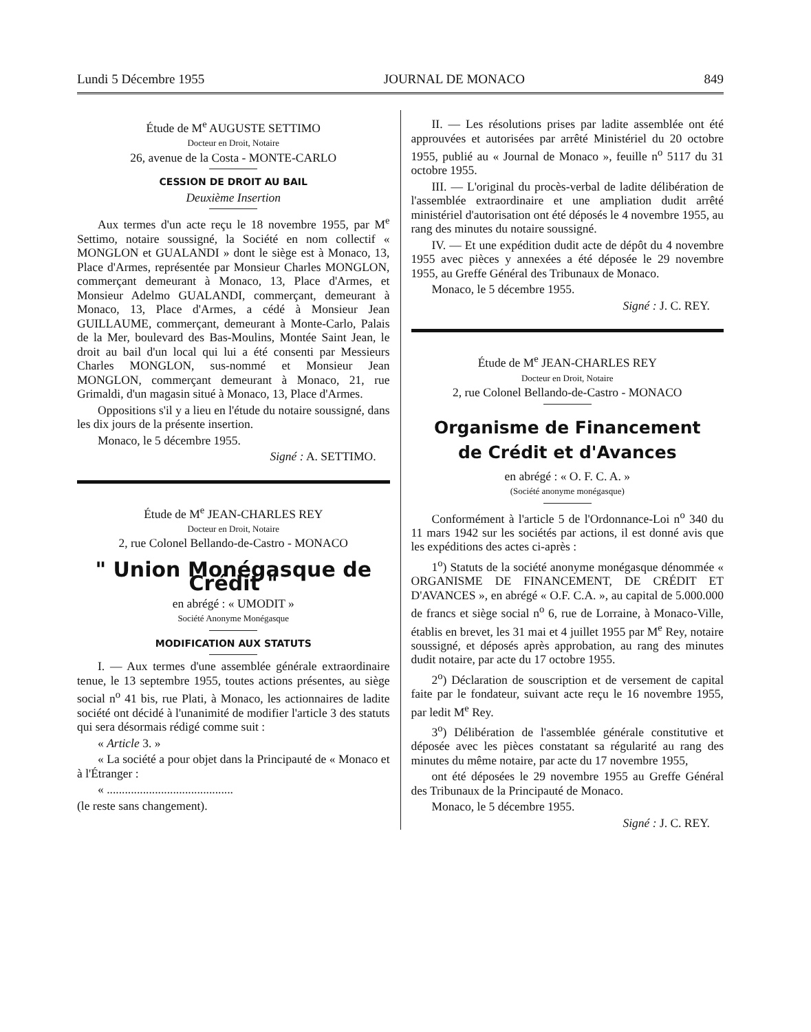Lundi 5 Décembre 1955 JOURNAL DE MONACO 849
Étude de M<sup>e</sup> AUGUSTE SETTIMO
Docteur en Droit, Notaire
26, avenue de la Costa - MONTE-CARLO
CESSION DE DROIT AU BAIL
Deuxième Insertion
Aux termes d'un acte reçu le 18 novembre 1955, par M<sup>e</sup> Settimo, notaire soussigné, la Société en nom collectif « MONGLON et GUALANDI » dont le siège est à Monaco, 13, Place d'Armes, représentée par Monsieur Charles MONGLON, commerçant demeurant à Monaco, 13, Place d'Armes, et Monsieur Adelmo GUALANDI, commerçant, demeurant à Monaco, 13, Place d'Armes, a cédé à Monsieur Jean GUILLAUME, commerçant, demeurant à Monte-Carlo, Palais de la Mer, boulevard des Bas-Moulins, Montée Saint Jean, le droit au bail d'un local qui lui a été consenti par Messieurs Charles MONGLON, sus-nommé et Monsieur Jean MONGLON, commerçant demeurant à Monaco, 21, rue Grimaldi, d'un magasin situé à Monaco, 13, Place d'Armes.
Oppositions s'il y a lieu en l'étude du notaire soussigné, dans les dix jours de la présente insertion.
Monaco, le 5 décembre 1955.
Signé : A. SETTIMO.
Étude de M<sup>e</sup> JEAN-CHARLES REY
Docteur en Droit, Notaire
2, rue Colonel Bellando-de-Castro - MONACO
" Union Monégasque de Crédit "
en abrégé : « UMODIT »
Société Anonyme Monégasque
MODIFICATION AUX STATUTS
I. — Aux termes d'une assemblée générale extraordinaire tenue, le 13 septembre 1955, toutes actions présentes, au siège social n<sup>o</sup> 41 bis, rue Plati, à Monaco, les actionnaires de ladite société ont décidé à l'unanimité de modifier l'article 3 des statuts qui sera désormais rédigé comme suit :
« Article 3. »
« La société a pour objet dans la Principauté de « Monaco et à l'Étranger :
« ..........................................
(le reste sans changement).
II. — Les résolutions prises par ladite assemblée ont été approuvées et autorisées par arrêté Ministériel du 20 octobre 1955, publié au « Journal de Monaco », feuille n<sup>o</sup> 5117 du 31 octobre 1955.
III. — L'original du procès-verbal de ladite délibération de l'assemblée extraordinaire et une ampliation dudit arrêté ministériel d'autorisation ont été déposés le 4 novembre 1955, au rang des minutes du notaire soussigné.
IV. — Et une expédition dudit acte de dépôt du 4 novembre 1955 avec pièces y annexées a été déposée le 29 novembre 1955, au Greffe Général des Tribunaux de Monaco.
Monaco, le 5 décembre 1955.
Signé : J. C. REY.
Étude de M<sup>e</sup> JEAN-CHARLES REY
Docteur en Droit, Notaire
2, rue Colonel Bellando-de-Castro - MONACO
Organisme de Financement
de Crédit et d'Avances
en abrégé : « O. F. C. A. »
(Société anonyme monégasque)
Conformément à l'article 5 de l'Ordonnance-Loi n<sup>o</sup> 340 du 11 mars 1942 sur les sociétés par actions, il est donné avis que les expéditions des actes ci-après :
1<sup>o</sup>) Statuts de la société anonyme monégasque dénommée « ORGANISME DE FINANCEMENT, DE CRÉDIT ET D'AVANCES », en abrégé « O.F. C.A. », au capital de 5.000.000 de francs et siège social n<sup>o</sup> 6, rue de Lorraine, à Monaco-Ville, établis en brevet, les 31 mai et 4 juillet 1955 par M<sup>e</sup> Rey, notaire soussigné, et déposés après approbation, au rang des minutes dudit notaire, par acte du 17 octobre 1955.
2<sup>o</sup>) Déclaration de souscription et de versement de capital faite par le fondateur, suivant acte reçu le 16 novembre 1955, par ledit M<sup>e</sup> Rey.
3<sup>o</sup>) Délibération de l'assemblée générale constitutive et déposée avec les pièces constatant sa régularité au rang des minutes du même notaire, par acte du 17 novembre 1955,
ont été déposées le 29 novembre 1955 au Greffe Général des Tribunaux de la Principauté de Monaco.
Monaco, le 5 décembre 1955.
Signé : J. C. REY.